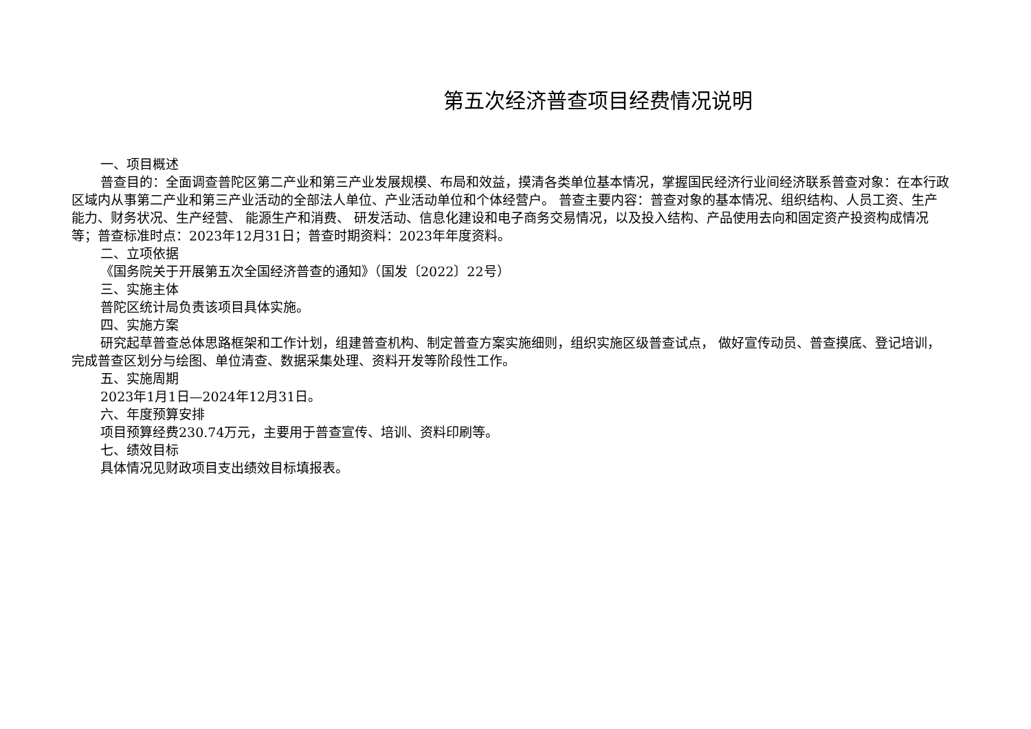第五次经济普查项目经费情况说明
一、项目概述
普查目的：全面调查普陀区第二产业和第三产业发展规模、布局和效益，摸清各类单位基本情况，掌握国民经济行业间经济联系普查对象：在本行政区域内从事第二产业和第三产业活动的全部法人单位、产业活动单位和个体经营户。 普查主要内容：普查对象的基本情况、组织结构、人员工资、生产能力、财务状况、生产经营、 能源生产和消费、 研发活动、信息化建设和电子商务交易情况，以及投入结构、产品使用去向和固定资产投资构成情况等；普查标准时点：2023年12月31日；普查时期资料：2023年年度资料。
二、立项依据
《国务院关于开展第五次全国经济普查的通知》（国发〔2022〕22号）
三、实施主体
普陀区统计局负责该项目具体实施。
四、实施方案
研究起草普查总体思路框架和工作计划，组建普查机构、制定普查方案实施细则，组织实施区级普查试点， 做好宣传动员、普查摸底、登记培训，完成普查区划分与绘图、单位清查、数据采集处理、资料开发等阶段性工作。
五、实施周期
2023年1月1日—2024年12月31日。
六、年度预算安排
项目预算经费230.74万元，主要用于普查宣传、培训、资料印刷等。
七、绩效目标
具体情况见财政项目支出绩效目标填报表。